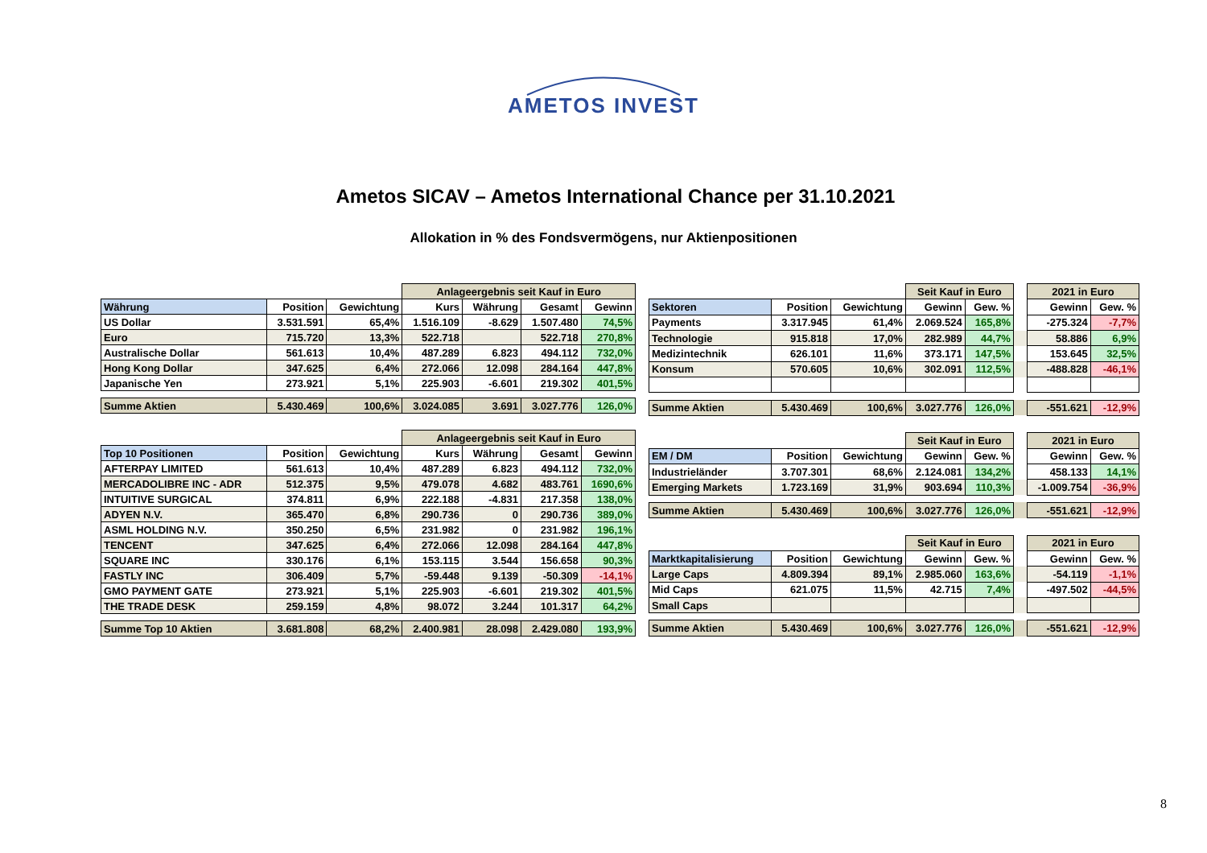AMETOS INVEST
Ametos SICAV – Ametos International Chance per 31.10.2021
Allokation in % des Fondsvermögens, nur Aktienpositionen
| | | | Anlageergebnis seit Kauf in Euro | | | |
| Währung | Position | Gewichtung | Kurs | Währung | Gesamt | Gewinn |
| US Dollar | 3.531.591 | 65,4% | 1.516.109 | -8.629 | 1.507.480 | 74,5% |
| Euro | 715.720 | 13,3% | 522.718 | | 522.718 | 270,8% |
| Australische Dollar | 561.613 | 10,4% | 487.289 | 6.823 | 494.112 | 732,0% |
| Hong Kong Dollar | 347.625 | 6,4% | 272.066 | 12.098 | 284.164 | 447,8% |
| Japanische Yen | 273.921 | 5,1% | 225.903 | -6.601 | 219.302 | 401,5% |
| Summe Aktien | 5.430.469 | 100,6% | 3.024.085 | 3.691 | 3.027.776 | 126,0% |
| | | | Anlageergebnis seit Kauf in Euro | | | |
| Top 10 Positionen | Position | Gewichtung | Kurs | Währung | Gesamt | Gewinn |
| AFTERPAY LIMITED | 561.613 | 10,4% | 487.289 | 6.823 | 494.112 | 732,0% |
| MERCADOLIBRE INC - ADR | 512.375 | 9,5% | 479.078 | 4.682 | 483.761 | 1690,6% |
| INTUITIVE SURGICAL | 374.811 | 6,9% | 222.188 | -4.831 | 217.358 | 138,0% |
| ADYEN N.V. | 365.470 | 6,8% | 290.736 | 0 | 290.736 | 389,0% |
| ASML HOLDING N.V. | 350.250 | 6,5% | 231.982 | 0 | 231.982 | 196,1% |
| TENCENT | 347.625 | 6,4% | 272.066 | 12.098 | 284.164 | 447,8% |
| SQUARE INC | 330.176 | 6,1% | 153.115 | 3.544 | 156.658 | 90,3% |
| FASTLY INC | 306.409 | 5,7% | -59.448 | 9.139 | -50.309 | -14,1% |
| GMO PAYMENT GATE | 273.921 | 5,1% | 225.903 | -6.601 | 219.302 | 401,5% |
| THE TRADE DESK | 259.159 | 4,8% | 98.072 | 3.244 | 101.317 | 64,2% |
| Summe Top 10 Aktien | 3.681.808 | 68,2% | 2.400.981 | 28.098 | 2.429.080 | 193,9% |
| | | | Seit Kauf in Euro | | | 2021 in Euro | |
| Sektoren | Position | Gewichtung | Gewinn | Gew. % | | Gewinn | Gew. % |
| Payments | 3.317.945 | 61,4% | 2.069.524 | 165,8% | | -275.324 | -7,7% |
| Technologie | 915.818 | 17,0% | 282.989 | 44,7% | | 58.886 | 6,9% |
| Medizintechnik | 626.101 | 11,6% | 373.171 | 147,5% | | 153.645 | 32,5% |
| Konsum | 570.605 | 10,6% | 302.091 | 112,5% | | -488.828 | -46,1% |
| Summe Aktien | 5.430.469 | 100,6% | 3.027.776 | 126,0% | | -551.621 | -12,9% |
| | | | Seit Kauf in Euro | | | 2021 in Euro | |
| EM / DM | Position | Gewichtung | Gewinn | Gew. % | | Gewinn | Gew. % |
| Industrieländer | 3.707.301 | 68,6% | 2.124.081 | 134,2% | | 458.133 | 14,1% |
| Emerging Markets | 1.723.169 | 31,9% | 903.694 | 110,3% | | -1.009.754 | -36,9% |
| Summe Aktien | 5.430.469 | 100,6% | 3.027.776 | 126,0% | | -551.621 | -12,9% |
| | | | Seit Kauf in Euro | | | 2021 in Euro | |
| Marktkapitalisierung | Position | Gewichtung | Gewinn | Gew. % | | Gewinn | Gew. % |
| Large Caps | 4.809.394 | 89,1% | 2.985.060 | 163,6% | | -54.119 | -1,1% |
| Mid Caps | 621.075 | 11,5% | 42.715 | 7,4% | | -497.502 | -44,5% |
| Small Caps | | | | | | | |
| Summe Aktien | 5.430.469 | 100,6% | 3.027.776 | 126,0% | | -551.621 | -12,9% |
8